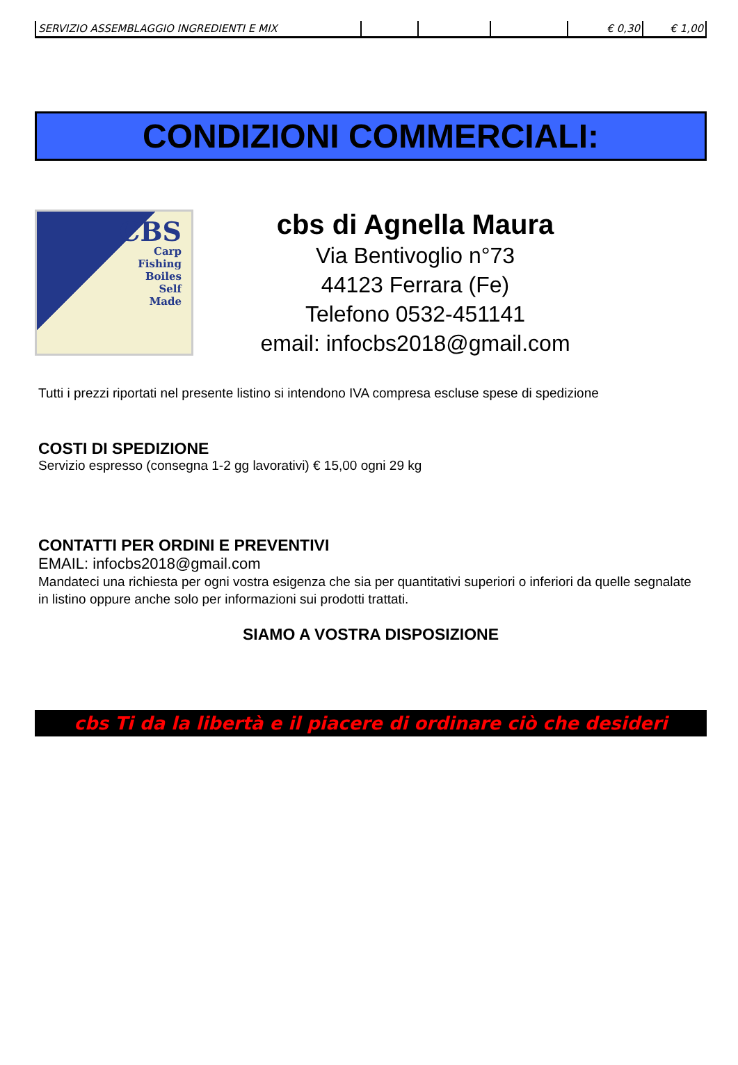| SERVIZIO ASSEMBLAGGIO INGREDIENTI E MIX | | | | € 0,30 | € 1,00 |
CONDIZIONI COMMERCIALI:
CBS
Carp
Fishing
Boiles
Self
Made
cbs di Agnella Maura
Via Bentivoglio n°73
44123 Ferrara (Fe)
Telefono 0532-451141
email: infocbs2018@gmail.com
Tutti i prezzi riportati nel presente listino si intendono IVA compresa escluse spese di spedizione
COSTI DI SPEDIZIONE
Servizio espresso (consegna 1-2 gg lavorativi) € 15,00 ogni 29 kg
CONTATTI PER ORDINI E PREVENTIVI
EMAIL: infocbs2018@gmail.com
Mandateci una richiesta per ogni vostra esigenza che sia per quantitativi superiori o inferiori da quelle segnalate in listino oppure anche solo per informazioni sui prodotti trattati.
SIAMO A VOSTRA DISPOSIZIONE
cbs Ti da la libertà e il piacere di ordinare ciò che desideri